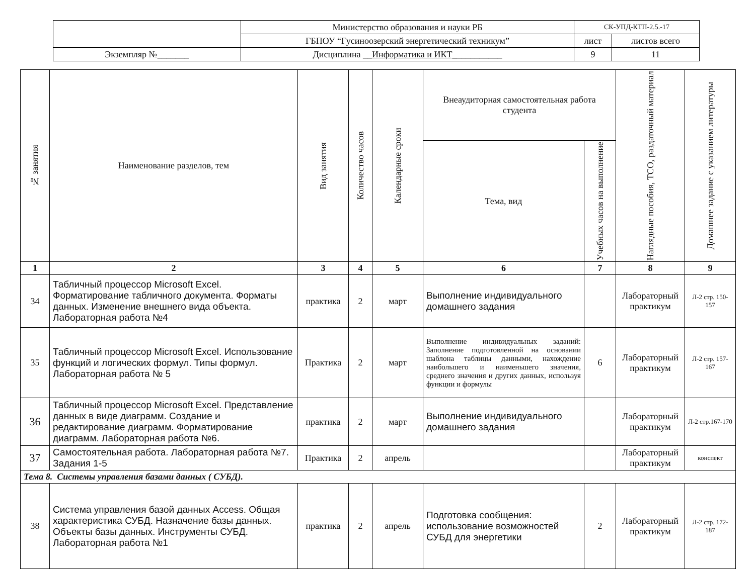| | Министерство образования и науки РБ | СК-УПД-КТП-2.5.-17 | |
| | ГБПОУ “Гусиноозерский энергетический техникум” | лист | листов всего |
| Экземпляр №_______ | Дисциплина __ Информатика и ИКТ_ __________ | 9 | 11 |
| № занятия | Наименование разделов, тем | Вид занятия | Количество часов | Календарные сроки | Внеаудиторная самостоятельная работа студента | | Наглядные пособия, ТСО, раздаточный материал | Домашнее задание с указанием литературы |
| --- | --- | --- | --- | --- | --- | --- | --- | --- |
| | | | | | Тема, вид | Учебных часов на выполнение | | |
| 1 | 2 | 3 | 4 | 5 | 6 | 7 | 8 | 9 |
| 34 | Табличный процессор Microsoft Excel. Форматирование табличного документа. Форматы данных. Изменение внешнего вида объекта. Лабораторная работа №4 | практика | 2 | март | Выполнение индивидуального домашнего задания | | Лабораторный практикум | Л-2 стр. 150-157 |
| 35 | Табличный процессор Microsoft Excel. Использование функций и логических формул. Типы формул. Лабораторная работа № 5 | Практика | 2 | март | Выполнение индивидуальных заданий: Заполнение подготовленной на основании шаблона таблицы данными, нахождение наибольшего и наименьшего значения, среднего значения и других данных, используя функции и формулы | 6 | Лабораторный практикум | Л-2 стр. 157-167 |
| 36 | Табличный процессор Microsoft Excel. Представление данных в виде диаграмм. Создание и редактирование диаграмм. Форматирование диаграмм. Лабораторная работа №6. | практика | 2 | март | Выполнение индивидуального домашнего задания | | Лабораторный практикум | Л-2 стр.167-170 |
| 37 | Самостоятельная работа. Лабораторная работа №7. Задания 1-5 | Практика | 2 | апрель | | | Лабораторный практикум | конспект |
| Тема 8. Системы управления базами данных ( СУБД). | | | | | | | | |
| 38 | Система управления базой данных Access. Общая характеристика СУБД. Назначение базы данных. Объекты базы данных. Инструменты СУБД. Лабораторная работа №1 | практика | 2 | апрель | Подготовка сообщения: использование возможностей СУБД для энергетики | 2 | Лабораторный практикум | Л-2 стр. 172-187 |